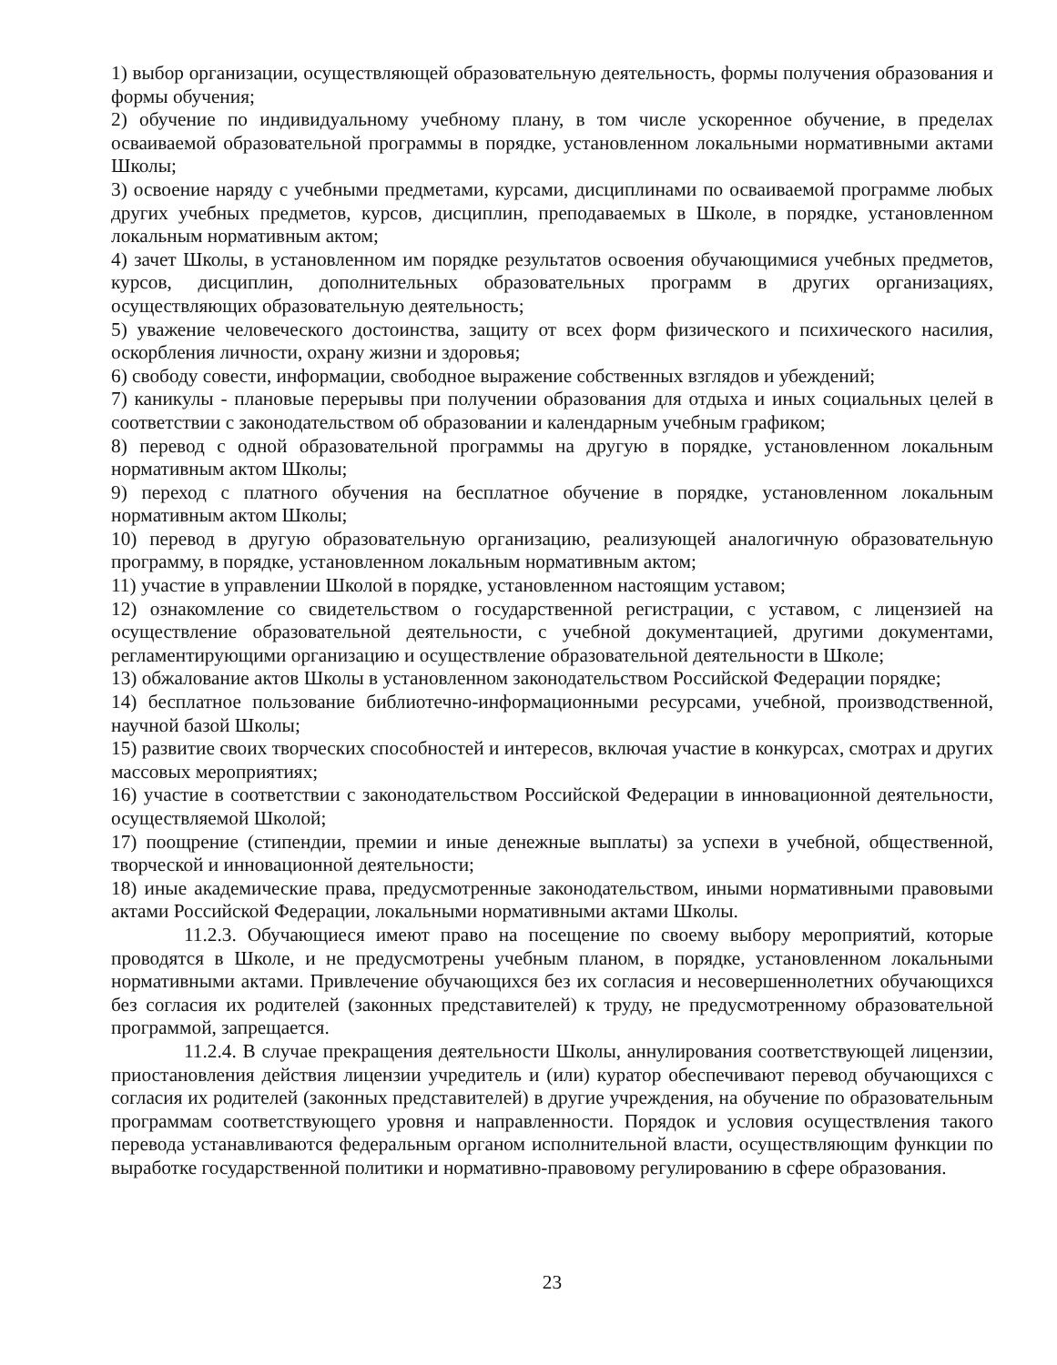1) выбор организации, осуществляющей образовательную деятельность, формы получения образования и формы обучения;
2) обучение по индивидуальному учебному плану, в том числе ускоренное обучение, в пределах осваиваемой образовательной программы в порядке, установленном локальными нормативными актами Школы;
3) освоение наряду с учебными предметами, курсами, дисциплинами по осваиваемой программе любых других учебных предметов, курсов, дисциплин, преподаваемых в Школе, в порядке, установленном локальным нормативным актом;
4) зачет Школы, в установленном им порядке результатов освоения обучающимися учебных предметов, курсов, дисциплин, дополнительных образовательных программ в других организациях, осуществляющих образовательную деятельность;
5) уважение человеческого достоинства, защиту от всех форм физического и психического насилия, оскорбления личности, охрану жизни и здоровья;
6) свободу совести, информации, свободное выражение собственных взглядов и убеждений;
7) каникулы - плановые перерывы при получении образования для отдыха и иных социальных целей в соответствии с законодательством об образовании и календарным учебным графиком;
8) перевод с одной образовательной программы на другую в порядке, установленном локальным нормативным актом Школы;
9) переход с платного обучения на бесплатное обучение в порядке, установленном локальным нормативным актом Школы;
10) перевод в другую образовательную организацию, реализующей аналогичную образовательную программу, в порядке, установленном локальным нормативным актом;
11) участие в управлении Школой в порядке, установленном настоящим уставом;
12) ознакомление со свидетельством о государственной регистрации, с уставом, с лицензией на осуществление образовательной деятельности, с учебной документацией, другими документами, регламентирующими организацию и осуществление образовательной деятельности в Школе;
13) обжалование актов Школы в установленном законодательством Российской Федерации порядке;
14) бесплатное пользование библиотечно-информационными ресурсами, учебной, производственной, научной базой Школы;
15) развитие своих творческих способностей и интересов, включая участие в конкурсах, смотрах и других массовых мероприятиях;
16) участие в соответствии с законодательством Российской Федерации в инновационной деятельности, осуществляемой Школой;
17) поощрение (стипендии, премии и иные денежные выплаты) за успехи в учебной, общественной, творческой и инновационной деятельности;
18) иные академические права, предусмотренные законодательством, иными нормативными правовыми актами Российской Федерации, локальными нормативными актами Школы.
11.2.3. Обучающиеся имеют право на посещение по своему выбору мероприятий, которые проводятся в Школе, и не предусмотрены учебным планом, в порядке, установленном локальными нормативными актами. Привлечение обучающихся без их согласия и несовершеннолетних обучающихся без согласия их родителей (законных представителей) к труду, не предусмотренному образовательной программой, запрещается.
11.2.4. В случае прекращения деятельности Школы, аннулирования соответствующей лицензии, приостановления действия лицензии учредитель и (или) куратор обеспечивают перевод обучающихся с согласия их родителей (законных представителей) в другие учреждения, на обучение по образовательным программам соответствующего уровня и направленности. Порядок и условия осуществления такого перевода устанавливаются федеральным органом исполнительной власти, осуществляющим функции по выработке государственной политики и нормативно-правовому регулированию в сфере образования.
23